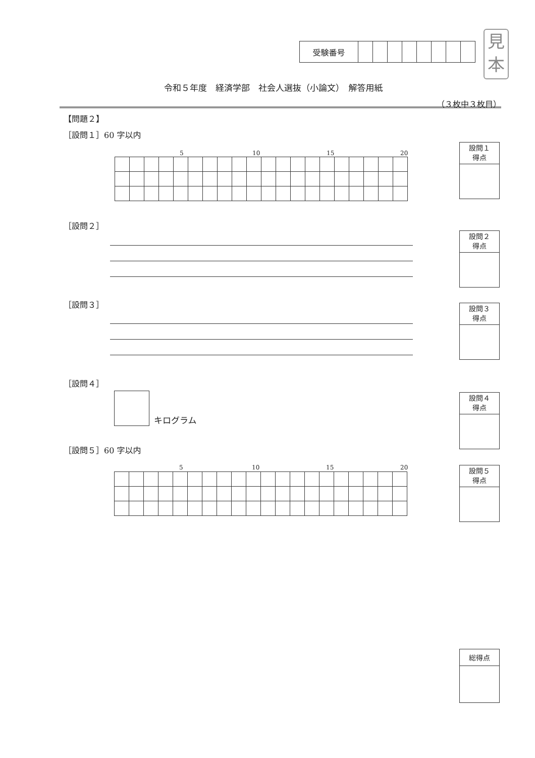| 受験番号 | | | | | | | | |
見
本
令和５年度　経済学部　社会人選抜（小論文）　解答用紙
（３枚中３枚目）
【問題２】
［設問１］60 字以内
5 10 15 20
設問１
得点
［設問２］
設問２
得点
［設問３］
設問３
得点
［設問４］
キログラム
設問４
得点
［設問５］60 字以内
5 10 15 20
設問５
得点
総得点